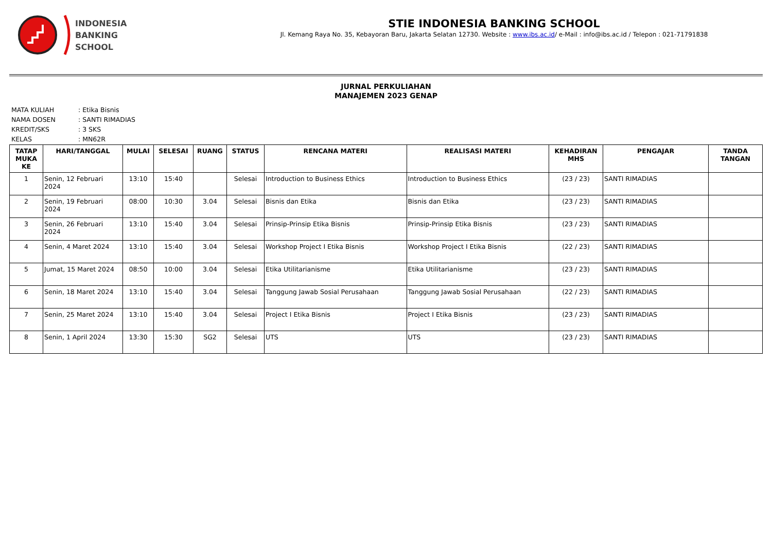INDONESIA
BANKING
SCHOOL
STIE INDONESIA BANKING SCHOOL
Jl. Kemang Raya No. 35, Kebayoran Baru, Jakarta Selatan 12730. Website : www.ibs.ac.id/ e-Mail : info@ibs.ac.id / Telepon : 021-71791838
JURNAL PERKULIAHAN
MANAJEMEN 2023 GENAP
| MATA KULIAH | : Etika Bisnis |
| NAMA DOSEN | : SANTI RIMADIAS |
| KREDIT/SKS | : 3 SKS |
| KELAS | : MN62R |
| TATAP MUKA KE | HARI/TANGGAL | MULAI | SELESAI | RUANG | STATUS | RENCANA MATERI | REALISASI MATERI | KEHADIRAN MHS | PENGAJAR | TANDA TANGAN |
| --- | --- | --- | --- | --- | --- | --- | --- | --- | --- | --- |
| 1 | Senin, 12 Februari 2024 | 13:10 | 15:40 | | Selesai | Introduction to Business Ethics | Introduction to Business Ethics | (23 / 23) | SANTI RIMADIAS | |
| 2 | Senin, 19 Februari 2024 | 08:00 | 10:30 | 3.04 | Selesai | Bisnis dan Etika | Bisnis dan Etika | (23 / 23) | SANTI RIMADIAS | |
| 3 | Senin, 26 Februari 2024 | 13:10 | 15:40 | 3.04 | Selesai | Prinsip-Prinsip Etika Bisnis | Prinsip-Prinsip Etika Bisnis | (23 / 23) | SANTI RIMADIAS | |
| 4 | Senin, 4 Maret 2024 | 13:10 | 15:40 | 3.04 | Selesai | Workshop Project I Etika Bisnis | Workshop Project I Etika Bisnis | (22 / 23) | SANTI RIMADIAS | |
| 5 | Jumat, 15 Maret 2024 | 08:50 | 10:00 | 3.04 | Selesai | Etika Utilitarianisme | Etika Utilitarianisme | (23 / 23) | SANTI RIMADIAS | |
| 6 | Senin, 18 Maret 2024 | 13:10 | 15:40 | 3.04 | Selesai | Tanggung Jawab Sosial Perusahaan | Tanggung Jawab Sosial Perusahaan | (22 / 23) | SANTI RIMADIAS | |
| 7 | Senin, 25 Maret 2024 | 13:10 | 15:40 | 3.04 | Selesai | Project I Etika Bisnis | Project I Etika Bisnis | (23 / 23) | SANTI RIMADIAS | |
| 8 | Senin, 1 April 2024 | 13:30 | 15:30 | SG2 | Selesai | UTS | UTS | (23 / 23) | SANTI RIMADIAS | |